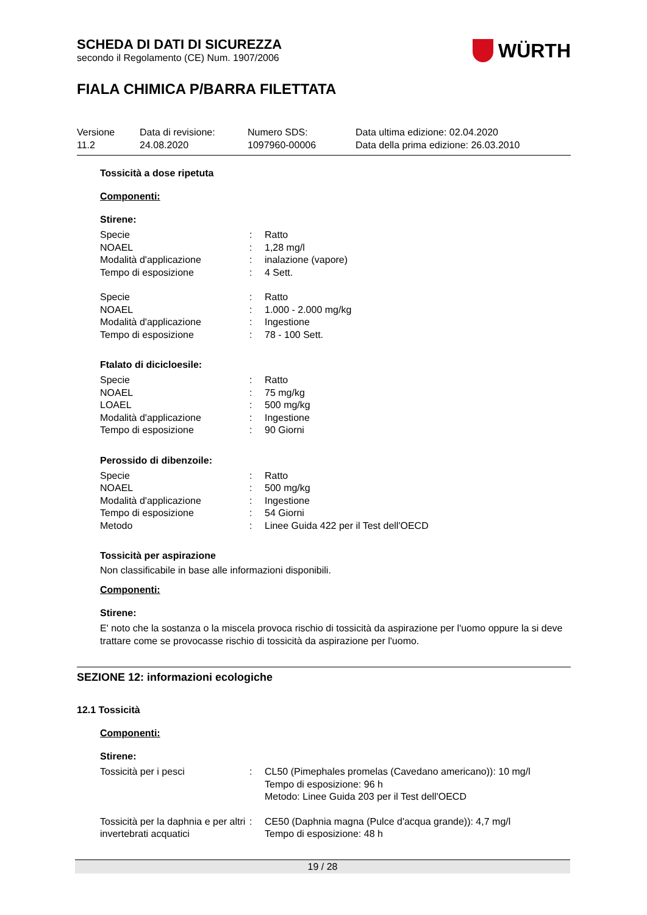WÜRTH
SCHEDA DI DATI DI SICUREZZA
secondo il Regolamento (CE) Num. 1907/2006
FIALA CHIMICA P/BARRA FILETTATA
Versione
11.2
Data di revisione:
24.08.2020
Numero SDS:
1097960-00006
Data ultima edizione: 02.04.2020
Data della prima edizione: 26.03.2010
Tossicità a dose ripetuta
Componenti:
Stirene:
| Specie | : | Ratto |
| NOAEL | : | 1,28 mg/l |
| Modalità d'applicazione | : | inalazione (vapore) |
| Tempo di esposizione | : | 4 Sett. |
| Specie | : | Ratto |
| NOAEL | : | 1.000 - 2.000 mg/kg |
| Modalità d'applicazione | : | Ingestione |
| Tempo di esposizione | : | 78 - 100 Sett. |
Ftalato di dicicloesile:
| Specie | : | Ratto |
| NOAEL | : | 75 mg/kg |
| LOAEL | : | 500 mg/kg |
| Modalità d'applicazione | : | Ingestione |
| Tempo di esposizione | : | 90 Giorni |
Perossido di dibenzoile:
| Specie | : | Ratto |
| NOAEL | : | 500 mg/kg |
| Modalità d'applicazione | : | Ingestione |
| Tempo di esposizione | : | 54 Giorni |
| Metodo | : | Linee Guida 422 per il Test dell'OECD |
Tossicità per aspirazione
Non classificabile in base alle informazioni disponibili.
Componenti:
Stirene:
E' noto che la sostanza o la miscela provoca rischio di tossicità da aspirazione per l'uomo oppure la si deve trattare come se provocasse rischio di tossicità da aspirazione per l'uomo.
SEZIONE 12: informazioni ecologiche
12.1 Tossicità
Componenti:
Stirene:
| Tossicità per i pesci | : | CL50 (Pimephales promelas (Cavedano americano)): 10 mg/l Tempo di esposizione: 96 h Metodo: Linee Guida 203 per il Test dell'OECD |
| Tossicità per la daphnia e per altri invertebrati acquatici | : | CE50 (Daphnia magna (Pulce d'acqua grande)): 4,7 mg/l Tempo di esposizione: 48 h |
19 / 28